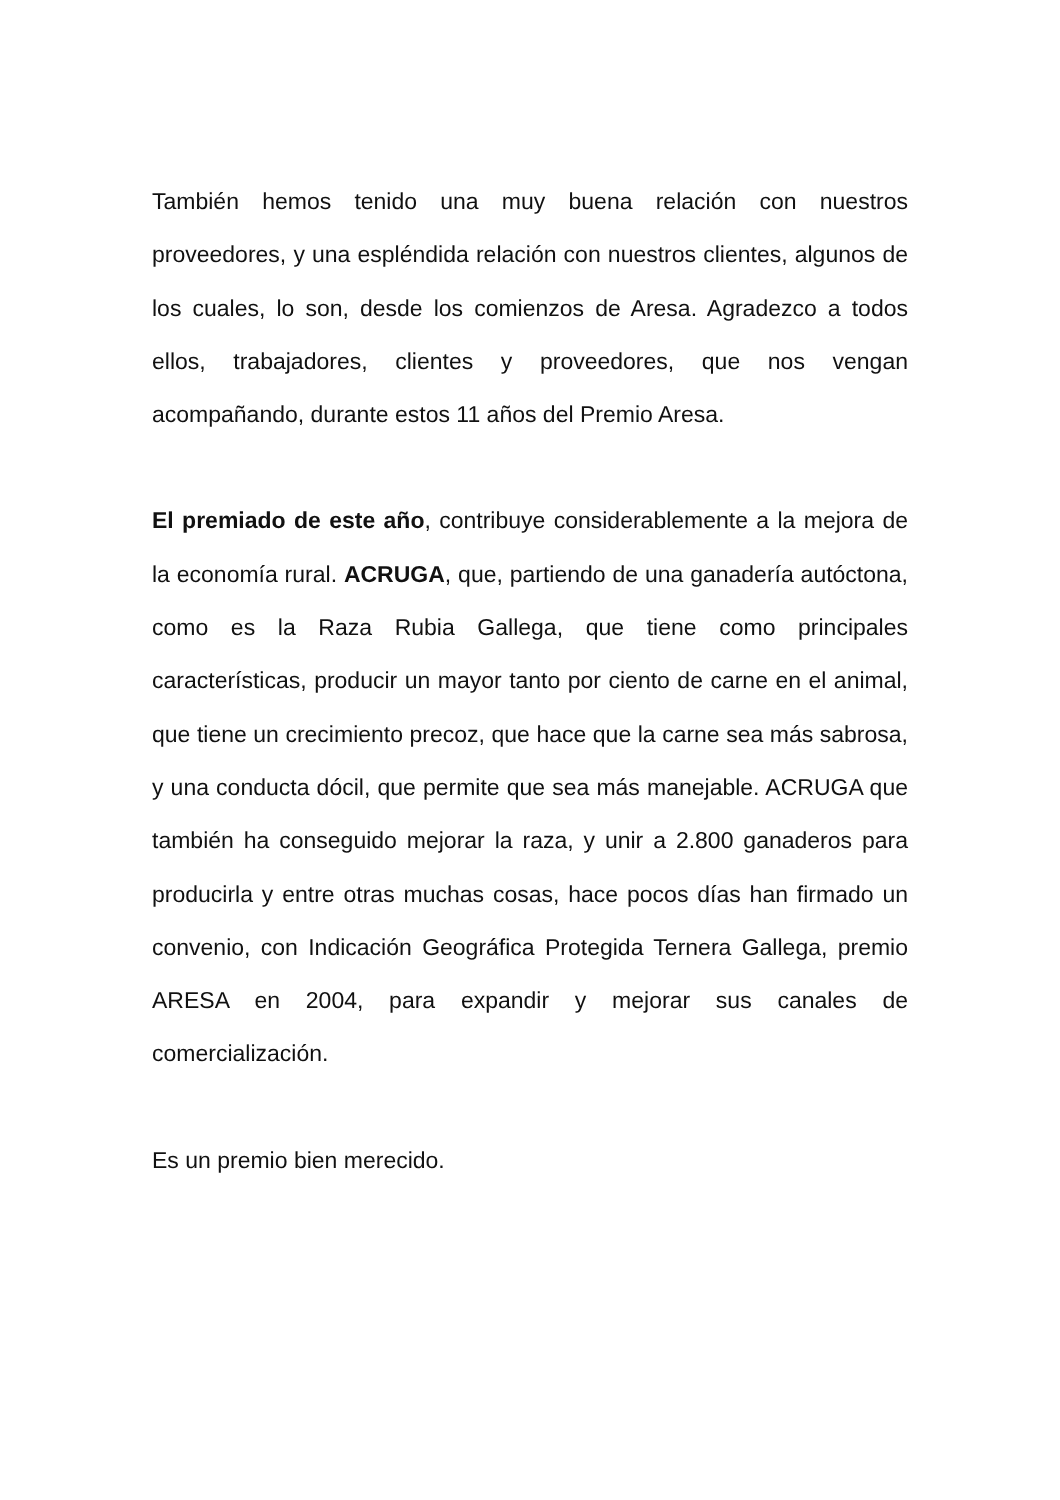También hemos tenido una muy buena relación con nuestros proveedores, y una espléndida relación con nuestros clientes, algunos de los cuales, lo son, desde los comienzos de Aresa. Agradezco a todos ellos, trabajadores, clientes y proveedores, que nos vengan acompañando, durante estos 11 años del Premio Aresa.
El premiado de este año, contribuye considerablemente a la mejora de la economía rural. ACRUGA, que, partiendo de una ganadería autóctona, como es la Raza Rubia Gallega, que tiene como principales características, producir un mayor tanto por ciento de carne en el animal, que tiene un crecimiento precoz, que hace que la carne sea más sabrosa, y una conducta dócil, que permite que sea más manejable. ACRUGA que también ha conseguido mejorar la raza, y unir a 2.800 ganaderos para producirla y entre otras muchas cosas, hace pocos días han firmado un convenio, con Indicación Geográfica Protegida Ternera Gallega, premio ARESA en 2004, para expandir y mejorar sus canales de comercialización.
Es un premio bien merecido.